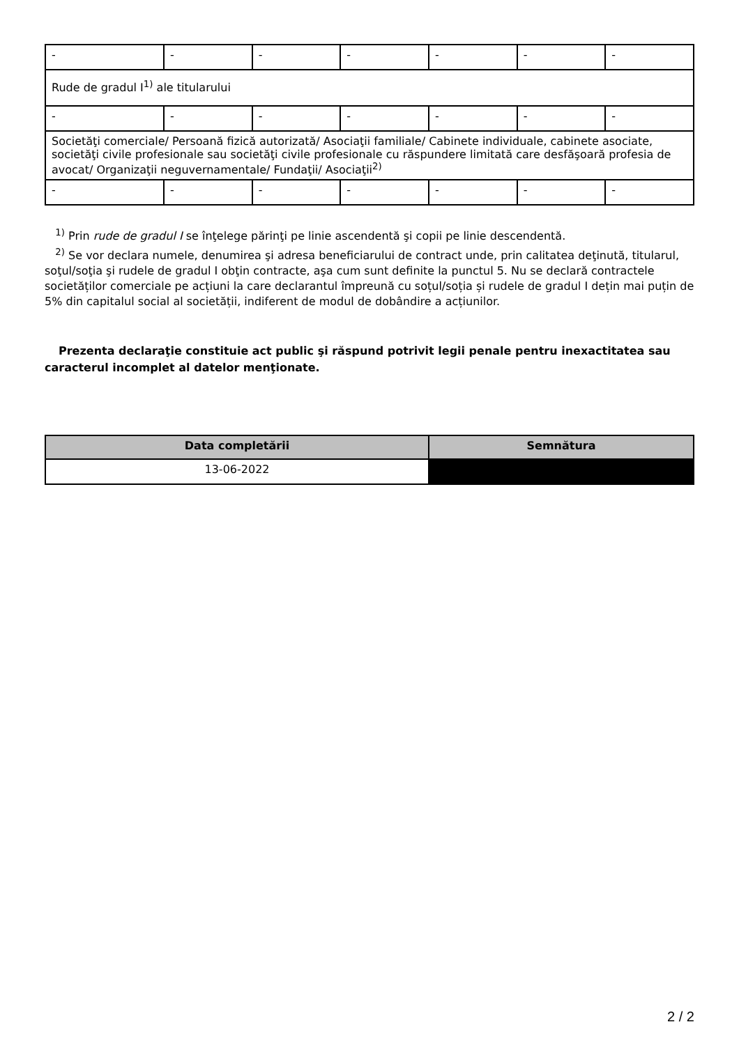| - | - | - | - | - | - | - |
| Rude de gradul I<sup>1)</sup> ale titularului | | | | | | |
| - | - | - | - | - | - | - |
| Societăţi comerciale/ Persoană fizică autorizată/ Asociaţii familiale/ Cabinete individuale, cabinete asociate, societăţi civile profesionale sau societăţi civile profesionale cu răspundere limitată care desfăşoară profesia de avocat/ Organizaţii neguvernamentale/ Fundaţii/ Asociaţii<sup>2)</sup> | | | | | | |
| - | - | - | - | - | - | - |
<sup>1)</sup> Prin rude de gradul I se înţelege părinţi pe linie ascendentă şi copii pe linie descendentă.
<sup>2)</sup> Se vor declara numele, denumirea şi adresa beneficiarului de contract unde, prin calitatea deţinută, titularul, soţul/soţia şi rudele de gradul I obţin contracte, aşa cum sunt definite la punctul 5. Nu se declară contractele societăților comerciale pe acțiuni la care declarantul împreună cu soțul/soția și rudele de gradul I dețin mai puțin de 5% din capitalul social al societății, indiferent de modul de dobândire a acțiunilor.
Prezenta declaraţie constituie act public şi răspund potrivit legii penale pentru inexactitatea sau caracterul incomplet al datelor menţionate.
| Data completării | Semnătura |
| --- | --- |
| 13-06-2022 | |
2 / 2